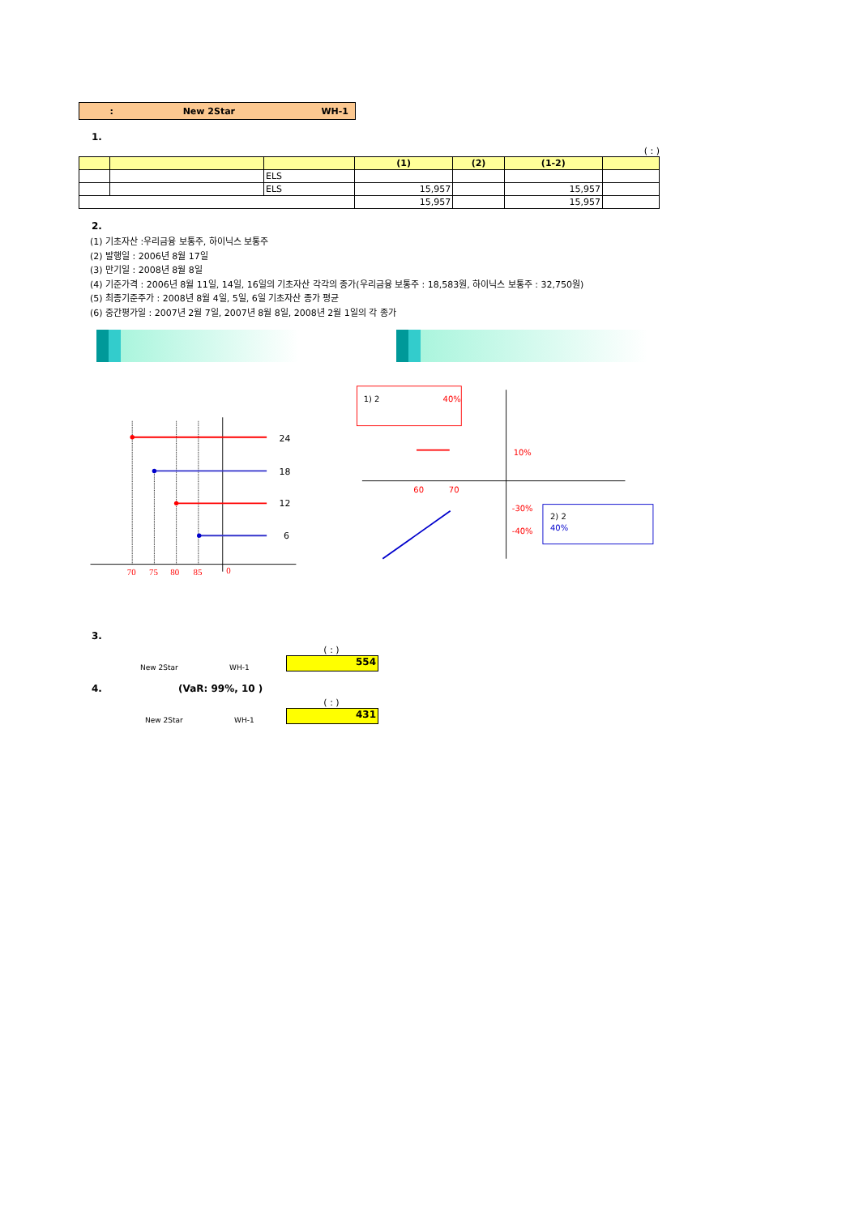: New 2Star WH-1
1.
( : )
| | | | (1) | (2) | (1-2) | |
| --- | --- | --- | --- | --- | --- | --- |
| | | ELS | | | | |
| | | ELS | 15,957 | | 15,957 | |
| | | | 15,957 | | 15,957 | |
2.
(1) 기초자산 :우리금융 보통주, 하이닉스 보통주
(2) 발행일 : 2006년 8월 17일
(3) 만기일 : 2008년 8월 8일
(4) 기준가격 : 2006년 8월 11일, 14일, 16일의 기초자산 각각의 종가(우리금융 보통주 : 18,583원, 하이닉스 보통주 : 32,750원)
(5) 최종기준주가 : 2008년 8월 4일, 5일, 6일 기초자산 종가 평균
(6) 중간평가일 : 2007년 2월 7일, 2007년 8월 8일, 2008년 2월 1일의 각 종가
24
18
12
6
70
75
80
85
0
1) 2
40%
10%
60
70
-30%
-40%
2) 2
40%
3.
New 2Star WH-1
( : )
554
4. (VaR: 99%, 10 )
New 2Star WH-1
( : )
431